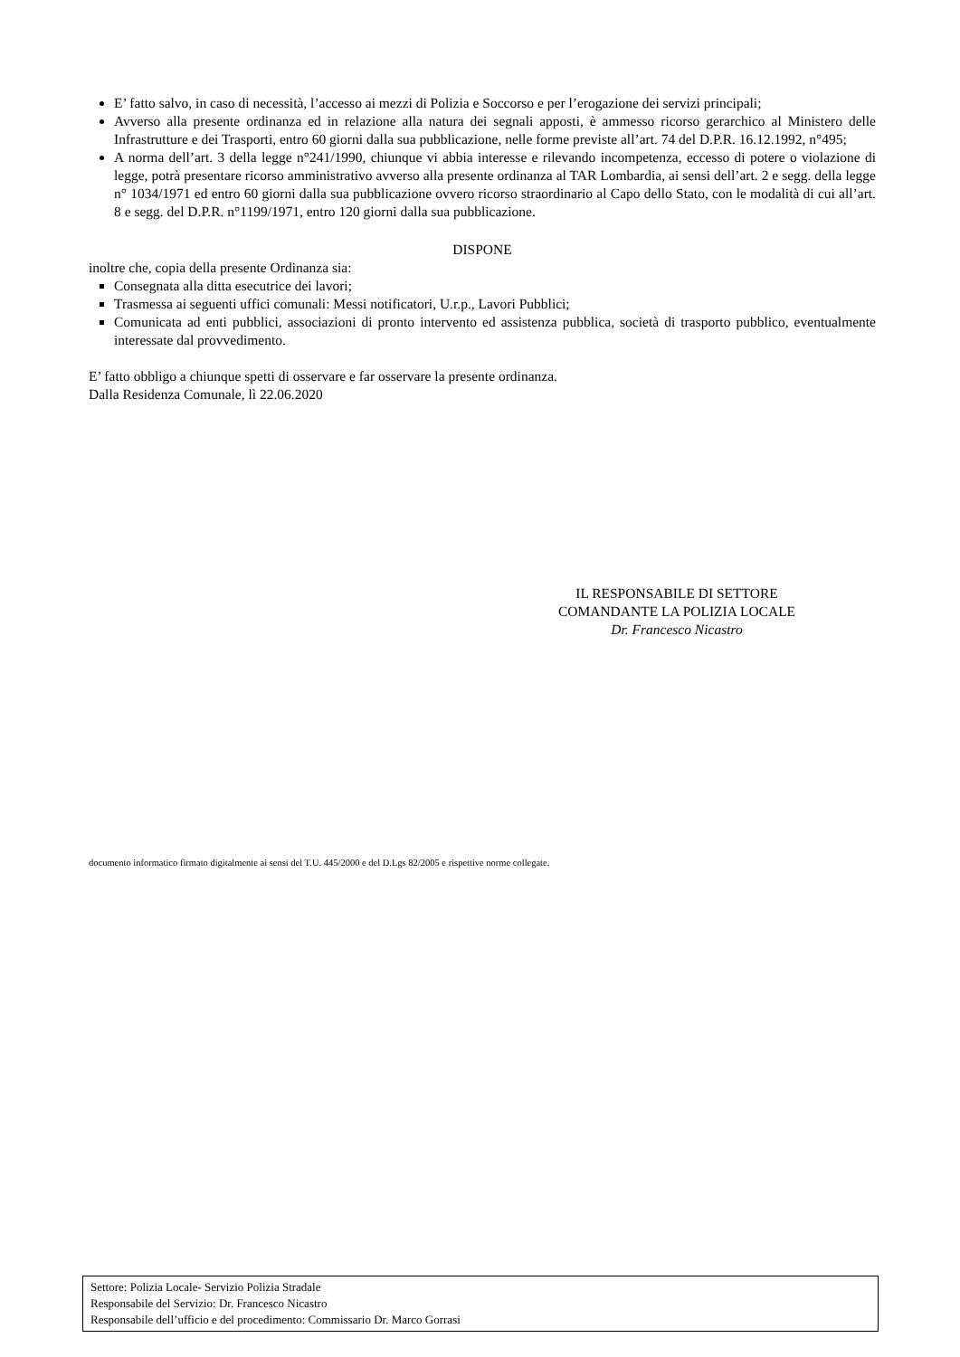E’ fatto salvo, in caso di necessità, l’accesso ai mezzi di Polizia e Soccorso e per l’erogazione dei servizi principali;
Avverso alla presente ordinanza ed in relazione alla natura dei segnali apposti, è ammesso ricorso gerarchico al Ministero delle Infrastrutture e dei Trasporti, entro 60 giorni dalla sua pubblicazione, nelle forme previste all’art. 74 del D.P.R. 16.12.1992, n°495;
A norma dell’art. 3 della legge n°241/1990, chiunque vi abbia interesse e rilevando incompetenza, eccesso di potere o violazione di legge, potrà presentare ricorso amministrativo avverso alla presente ordinanza al TAR Lombardia, ai sensi dell’art. 2 e segg. della legge n° 1034/1971 ed entro 60 giorni dalla sua pubblicazione ovvero ricorso straordinario al Capo dello Stato, con le modalità di cui all’art. 8 e segg. del D.P.R. n°1199/1971, entro 120 giorni dalla sua pubblicazione.
DISPONE
inoltre che, copia della presente Ordinanza sia:
Consegnata alla ditta esecutrice dei lavori;
Trasmessa ai seguenti uffici comunali: Messi notificatori, U.r.p., Lavori Pubblici;
Comunicata ad enti pubblici, associazioni di pronto intervento ed assistenza pubblica, società di trasporto pubblico, eventualmente interessate dal provvedimento.
E’ fatto obbligo a chiunque spetti di osservare e far osservare la presente ordinanza.
Dalla Residenza Comunale, lì 22.06.2020
IL RESPONSABILE DI SETTORE
COMANDANTE LA POLIZIA LOCALE
Dr. Francesco Nicastro
documento informatico firmato digitalmente ai sensi del T.U. 445/2000 e del D.Lgs 82/2005 e rispettive norme collegate.
Settore: Polizia Locale- Servizio Polizia Stradale
Responsabile del Servizio: Dr. Francesco Nicastro
Responsabile dell’ufficio e del procedimento: Commissario Dr. Marco Gorrasi